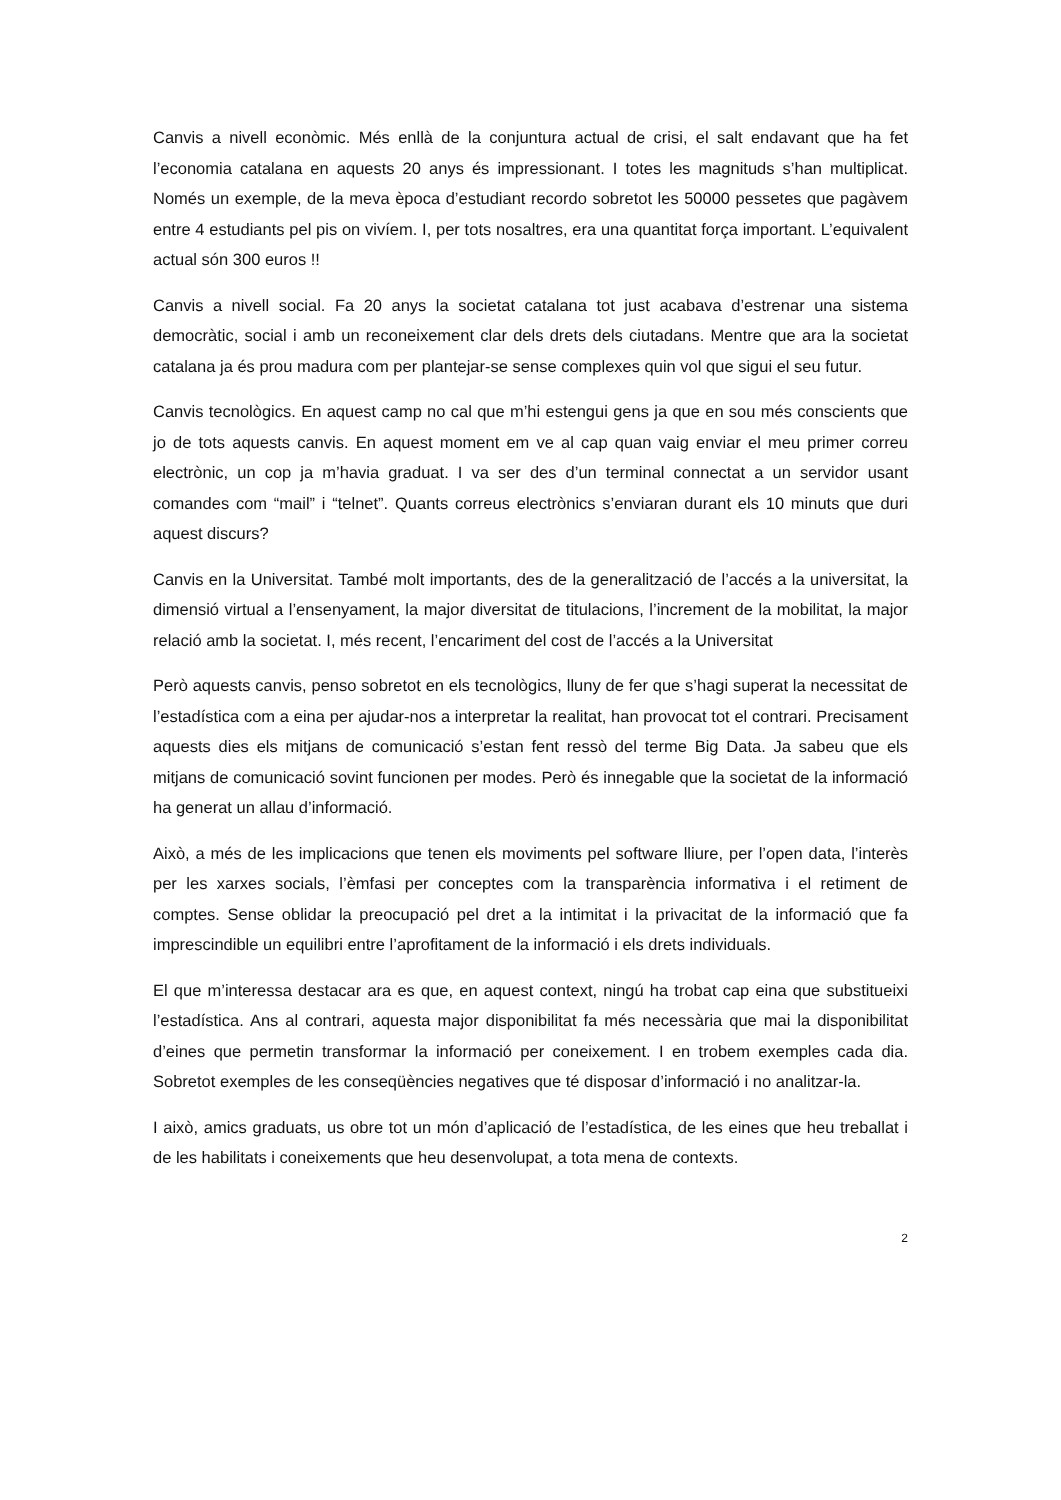Canvis a nivell econòmic. Més enllà de la conjuntura actual de crisi, el salt endavant que ha fet l’economia catalana en aquests 20 anys és impressionant. I totes les magnituds s’han multiplicat. Només un exemple, de la meva època d’estudiant recordo sobretot les 50000 pessetes que pagàvem entre 4 estudiants pel pis on vivíem. I, per tots nosaltres, era una quantitat força important. L’equivalent actual són 300 euros !!
Canvis a nivell social. Fa 20 anys la societat catalana tot just acabava d’estrenar una sistema democràtic, social i amb un reconeixement clar dels drets dels ciutadans. Mentre que ara la societat catalana ja és prou madura com per plantejar-se sense complexes quin vol que sigui el seu futur.
Canvis tecnològics. En aquest camp no cal que m’hi estengui gens ja que en sou més conscients que jo de tots aquests canvis. En aquest moment em ve al cap quan vaig enviar el meu primer correu electrònic, un cop ja m’havia graduat. I va ser des d’un terminal connectat a un servidor usant comandes com “mail” i “telnet”. Quants correus electrònics s’enviaran durant els 10 minuts que duri aquest discurs?
Canvis en la Universitat. També molt importants, des de la generalització de l’accés a la universitat, la dimensió virtual a l’ensenyament, la major diversitat de titulacions, l’increment de la mobilitat, la major relació amb la societat. I, més recent, l’encariment del cost de l’accés a la Universitat
Però aquests canvis, penso sobretot en els tecnològics, lluny de fer que s’hagi superat la necessitat de l’estadística com a eina per ajudar-nos a interpretar la realitat, han provocat tot el contrari. Precisament aquests dies els mitjans de comunicació s’estan fent ressò del terme Big Data. Ja sabeu que els mitjans de comunicació sovint funcionen per modes. Però és innegable que la societat de la informació ha generat un allau d’informació.
Això, a més de les implicacions que tenen els moviments pel software lliure, per l’open data, l’interès per les xarxes socials, l’èmfasi per conceptes com la transparència informativa i el retiment de comptes. Sense oblidar la preocupació pel dret a la intimitat i la privacitat de la informació que fa imprescindible un equilibri entre l’aprofitament de la informació i els drets individuals.
El que m’interessa destacar ara es que, en aquest context, ningú ha trobat cap eina que substitueixi l’estadística. Ans al contrari, aquesta major disponibilitat fa més necessària que mai la disponibilitat d’eines que permetin transformar la informació per coneixement. I en trobem exemples cada dia. Sobretot exemples de les conseqüències negatives que té disposar d’informació i no analitzar-la.
I això, amics graduats, us obre tot un món d’aplicació de l’estadística, de les eines que heu treballat i de les habilitats i coneixements que heu desenvolupat, a tota mena de contexts.
2